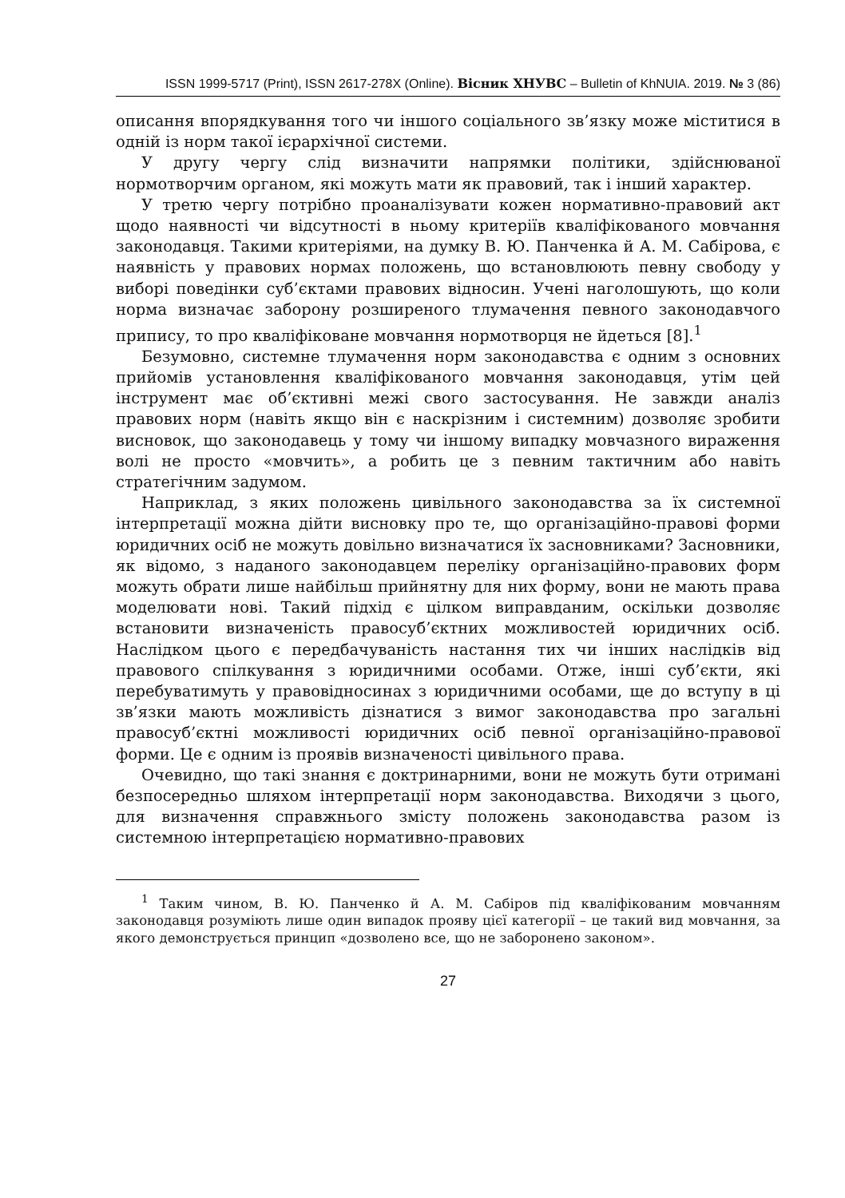ISSN 1999-5717 (Print), ISSN 2617-278X (Online). Вісник ХНУВС – Bulletin of KhNUIA. 2019. № 3 (86)
описання впорядкування того чи іншого соціального зв’язку може міститися в одній із норм такої ієрархічної системи.
У другу чергу слід визначити напрямки політики, здійснюваної нормотворчим органом, які можуть мати як правовий, так і інший характер.
У третю чергу потрібно проаналізувати кожен нормативно-правовий акт щодо наявності чи відсутності в ньому критеріїв кваліфікованого мовчання законодавця. Такими критеріями, на думку В. Ю. Панченка й А. М. Сабірова, є наявність у правових нормах положень, що встановлюють певну свободу у виборі поведінки суб’єктами правових відносин. Учені наголошують, що коли норма визначає заборону розширеного тлумачення певного законодавчого припису, то про кваліфіковане мовчання нормотворця не йдеться [8].<sup>1</sup>
Безумовно, системне тлумачення норм законодавства є одним з основних прийомів установлення кваліфікованого мовчання законодавця, утім цей інструмент має об’єктивні межі свого застосування. Не завжди аналіз правових норм (навіть якщо він є наскрізним і системним) дозволяє зробити висновок, що законодавець у тому чи іншому випадку мовчазного вираження волі не просто «мовчить», а робить це з певним тактичним або навіть стратегічним задумом.
Наприклад, з яких положень цивільного законодавства за їх системної інтерпретації можна дійти висновку про те, що організаційно-правові форми юридичних осіб не можуть довільно визначатися їх засновниками? Засновники, як відомо, з наданого законодавцем переліку організаційно-правових форм можуть обрати лише найбільш прийнятну для них форму, вони не мають права моделювати нові. Такий підхід є цілком виправданим, оскільки дозволяє встановити визначеність правосуб’єктних можливостей юридичних осіб. Наслідком цього є передбачуваність настання тих чи інших наслідків від правового спілкування з юридичними особами. Отже, інші суб’єкти, які перебуватимуть у правовідносинах з юридичними особами, ще до вступу в ці зв’язки мають можливість дізнатися з вимог законодавства про загальні правосуб’єктні можливості юридичних осіб певної організаційно-правової форми. Це є одним із проявів визначеності цивільного права.
Очевидно, що такі знання є доктринарними, вони не можуть бути отримані безпосередньо шляхом інтерпретації норм законодавства. Виходячи з цього, для визначення справжнього змісту положень законодавства разом із системною інтерпретацією нормативно-правових
<sup>1</sup> Таким чином, В. Ю. Панченко й А. М. Сабіров під кваліфікованим мовчанням законодавця розуміють лише один випадок прояву цієї категорії – це такий вид мовчання, за якого демонструється принцип «дозволено все, що не заборонено законом».
27